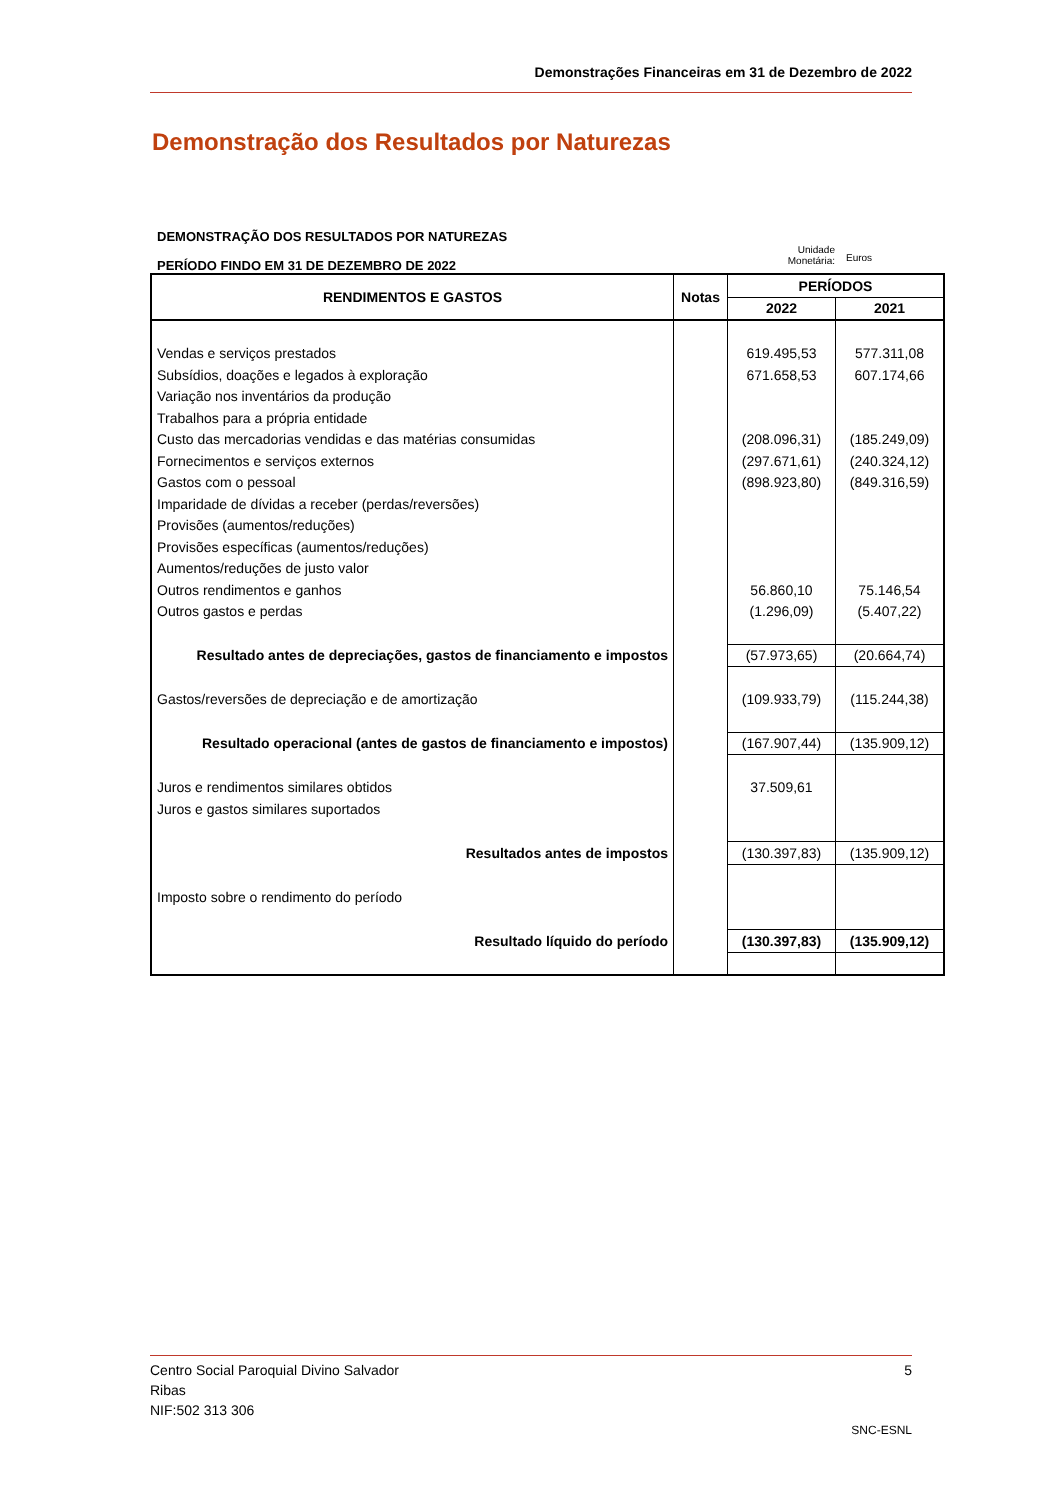Demonstrações Financeiras em 31 de Dezembro de 2022
Demonstração dos Resultados por Naturezas
DEMONSTRAÇÃO DOS RESULTADOS POR NATUREZAS
PERÍODO FINDO EM 31 DE DEZEMBRO DE 2022
Unidade Monetária:
Euros
| RENDIMENTOS E GASTOS | Notas | PERÍODOS | |
| --- | --- | --- | --- |
| | | 2022 | 2021 |
| Vendas e serviços prestados | | 619.495,53 | 577.311,08 |
| Subsídios, doações e legados à exploração | | 671.658,53 | 607.174,66 |
| Variação nos inventários da produção | | | |
| Trabalhos para a própria entidade | | | |
| Custo das mercadorias vendidas e das matérias consumidas | | (208.096,31) | (185.249,09) |
| Fornecimentos e serviços externos | | (297.671,61) | (240.324,12) |
| Gastos com o pessoal | | (898.923,80) | (849.316,59) |
| Imparidade de dívidas a receber (perdas/reversões) | | | |
| Provisões (aumentos/reduções) | | | |
| Provisões específicas (aumentos/reduções) | | | |
| Aumentos/reduções de justo valor | | | |
| Outros rendimentos e ganhos | | 56.860,10 | 75.146,54 |
| Outros gastos e perdas | | (1.296,09) | (5.407,22) |
| Resultado antes de depreciações, gastos de financiamento e impostos | | (57.973,65) | (20.664,74) |
| Gastos/reversões de depreciação e de amortização | | (109.933,79) | (115.244,38) |
| Resultado operacional (antes de gastos de financiamento e impostos) | | (167.907,44) | (135.909,12) |
| Juros e rendimentos similares obtidos | | 37.509,61 | |
| Juros e gastos similares suportados | | | |
| Resultados antes de impostos | | (130.397,83) | (135.909,12) |
| Imposto sobre o rendimento do período | | | |
| Resultado líquido do período | | (130.397,83) | (135.909,12) |
Centro Social Paroquial Divino Salvador 5
Ribas
NIF:502 313 306
SNC-ESNL